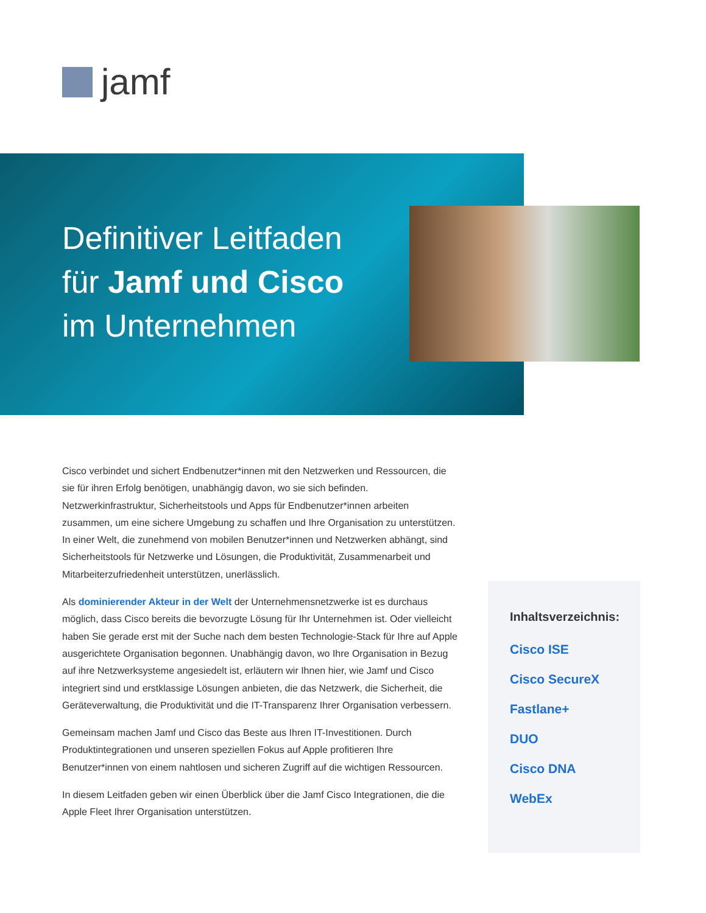jamf
Definitiver Leitfaden
für Jamf und Cisco
im Unternehmen
Cisco verbindet und sichert Endbenutzer*innen mit den Netzwerken und Ressourcen, die sie für ihren Erfolg benötigen, unabhängig davon, wo sie sich befinden. Netzwerkinfrastruktur, Sicherheitstools und Apps für Endbenutzer*innen arbeiten zusammen, um eine sichere Umgebung zu schaffen und Ihre Organisation zu unterstützen. In einer Welt, die zunehmend von mobilen Benutzer*innen und Netzwerken abhängt, sind Sicherheitstools für Netzwerke und Lösungen, die Produktivität, Zusammenarbeit und Mitarbeiterzufriedenheit unterstützen, unerlässlich.
Als dominierender Akteur in der Welt der Unternehmensnetzwerke ist es durchaus möglich, dass Cisco bereits die bevorzugte Lösung für Ihr Unternehmen ist. Oder vielleicht haben Sie gerade erst mit der Suche nach dem besten Technologie-Stack für Ihre auf Apple ausgerichtete Organisation begonnen. Unabhängig davon, wo Ihre Organisation in Bezug auf ihre Netzwerksysteme angesiedelt ist, erläutern wir Ihnen hier, wie Jamf und Cisco integriert sind und erstklassige Lösungen anbieten, die das Netzwerk, die Sicherheit, die Geräteverwaltung, die Produktivität und die IT-Transparenz Ihrer Organisation verbessern.
Gemeinsam machen Jamf und Cisco das Beste aus Ihren IT-Investitionen. Durch Produktintegrationen und unseren speziellen Fokus auf Apple profitieren Ihre Benutzer*innen von einem nahtlosen und sicheren Zugriff auf die wichtigen Ressourcen.
In diesem Leitfaden geben wir einen Überblick über die Jamf Cisco Integrationen, die die Apple Fleet Ihrer Organisation unterstützen.
Inhaltsverzeichnis:
Cisco ISE
Cisco SecureX
Fastlane+
DUO
Cisco DNA
WebEx